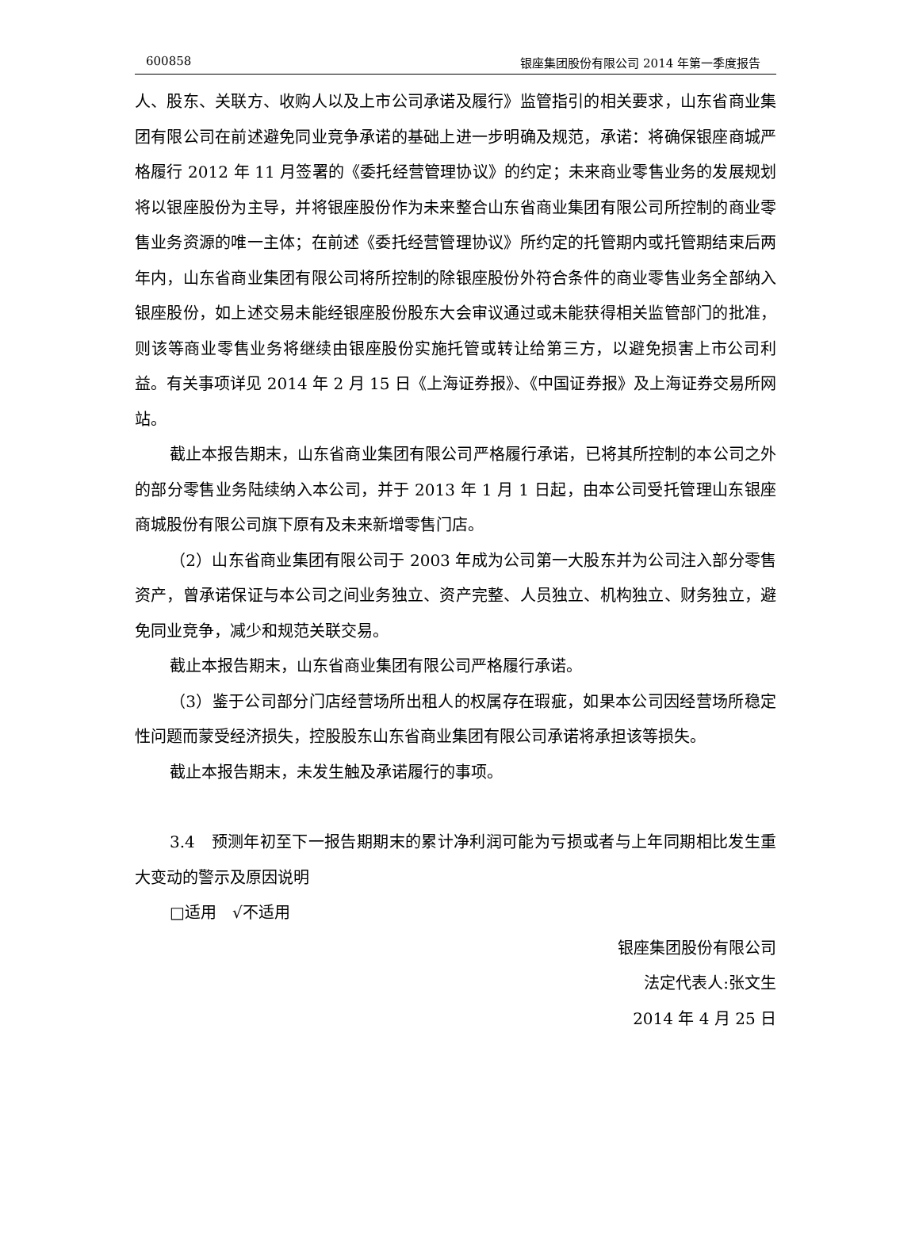600858 银座集团股份有限公司 2014 年第一季度报告
人、股东、关联方、收购人以及上市公司承诺及履行》监管指引的相关要求，山东省商业集团有限公司在前述避免同业竞争承诺的基础上进一步明确及规范，承诺：将确保银座商城严格履行 2012 年 11 月签署的《委托经营管理协议》的约定；未来商业零售业务的发展规划将以银座股份为主导，并将银座股份作为未来整合山东省商业集团有限公司所控制的商业零售业务资源的唯一主体；在前述《委托经营管理协议》所约定的托管期内或托管期结束后两年内，山东省商业集团有限公司将所控制的除银座股份外符合条件的商业零售业务全部纳入银座股份，如上述交易未能经银座股份股东大会审议通过或未能获得相关监管部门的批准，则该等商业零售业务将继续由银座股份实施托管或转让给第三方，以避免损害上市公司利益。有关事项详见 2014 年 2 月 15 日《上海证券报》、《中国证券报》及上海证券交易所网站。
截止本报告期末，山东省商业集团有限公司严格履行承诺，已将其所控制的本公司之外的部分零售业务陆续纳入本公司，并于 2013 年 1 月 1 日起，由本公司受托管理山东银座商城股份有限公司旗下原有及未来新增零售门店。
（2）山东省商业集团有限公司于 2003 年成为公司第一大股东并为公司注入部分零售资产，曾承诺保证与本公司之间业务独立、资产完整、人员独立、机构独立、财务独立，避免同业竞争，减少和规范关联交易。
截止本报告期末，山东省商业集团有限公司严格履行承诺。
（3）鉴于公司部分门店经营场所出租人的权属存在瑕疵，如果本公司因经营场所稳定性问题而蒙受经济损失，控股股东山东省商业集团有限公司承诺将承担该等损失。
截止本报告期末，未发生触及承诺履行的事项。
3.4　预测年初至下一报告期期末的累计净利润可能为亏损或者与上年同期相比发生重大变动的警示及原因说明
□适用　√不适用
银座集团股份有限公司
法定代表人:张文生
2014 年 4 月 25 日